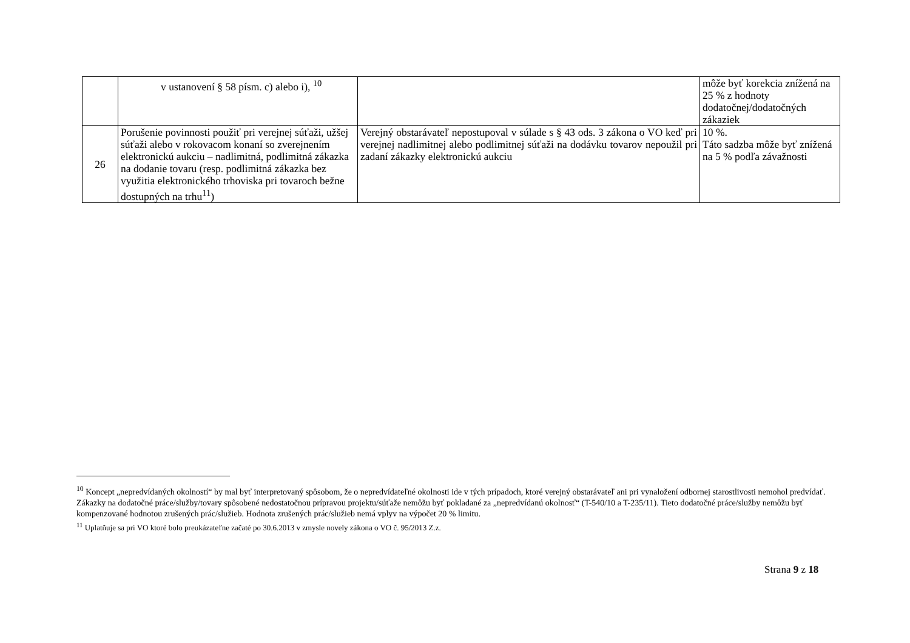| | v ustanovení § 58 písm. c) alebo i), <sup>10</sup> | | môže byť korekcia znížená na 25 % z hodnoty dodatočnej/dodatočných zákaziek |
| 26 | Porušenie povinnosti použiť pri verejnej súťaži, užšej súťaži alebo v rokovacom konaní so zverejnením elektronickú aukciu – nadlimitná, podlimitná zákazka na dodanie tovaru (resp. podlimitná zákazka bez využitia elektronického trhoviska pri tovaroch bežne dostupných na trhu<sup>11</sup>) | Verejný obstarávateľ nepostupoval v súlade s § 43 ods. 3 zákona o VO keď pri verejnej nadlimitnej alebo podlimitnej súťaži na dodávku tovarov nepoužil pri zadaní zákazky elektronickú aukciu | 10 %. Táto sadzba môže byť znížená na 5 % podľa závažnosti |
<sup>10</sup> Koncept „nepredvídaných okolností“ by mal byť interpretovaný spôsobom, že o nepredvídateľné okolnosti ide v tých prípadoch, ktoré verejný obstarávateľ ani pri vynaložení odbornej starostlivosti nemohol predvídať. Zákazky na dodatočné práce/služby/tovary spôsobené nedostatočnou prípravou projektu/súťaže nemôžu byť pokladané za „nepredvídanú okolnosť“ (T-540/10 a T-235/11). Tieto dodatočné práce/služby nemôžu byť kompenzované hodnotou zrušených prác/služieb. Hodnota zrušených prác/služieb nemá vplyv na výpočet 20 % limitu.
<sup>11</sup> Uplatňuje sa pri VO ktoré bolo preukázateľne začaté po 30.6.2013 v zmysle novely zákona o VO č. 95/2013 Z.z.
Strana 9 z 18